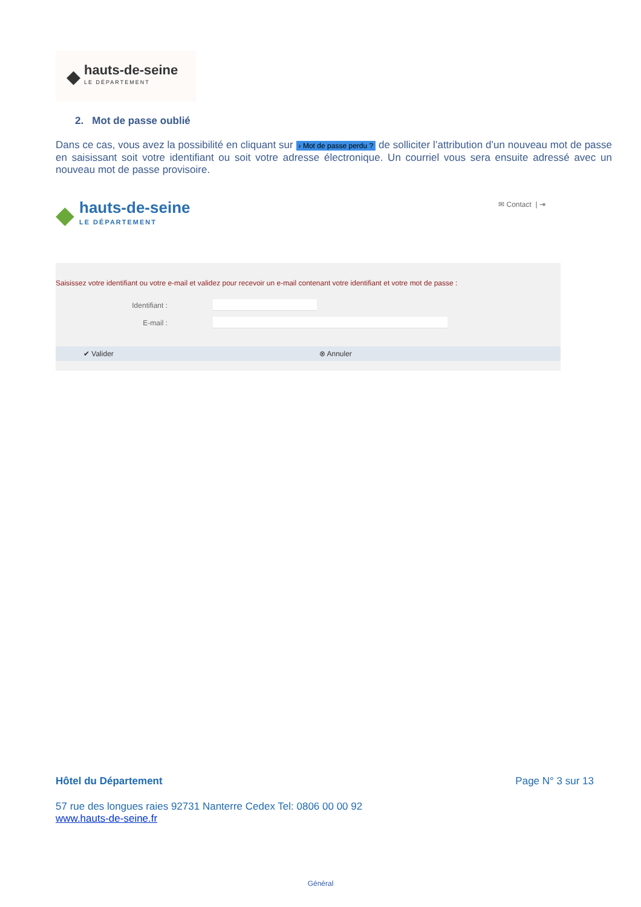◆
hauts-de-seine
LE DÉPARTEMENT
2. Mot de passe oublié
Dans ce cas, vous avez la possibilité en cliquant sur › Mot de passe perdu ? de solliciter l’attribution d’un nouveau mot de passe en saisissant soit votre identifiant ou soit votre adresse électronique. Un courriel vous sera ensuite adressé avec un nouveau mot de passe provisoire.
◆
hauts-de-seine
LE DÉPARTEMENT
✉ Contact | ⇥
Saisissez votre identifiant ou votre e-mail et validez pour recevoir un e-mail contenant votre identifiant et votre mot de passe :
Identifiant :
E-mail :
✔ Valider ⊗ Annuler
Hôtel du Département Page N° 3 sur 13
57 rue des longues raies 92731 Nanterre Cedex Tel: 0806 00 00 92
www.hauts-de-seine.fr
Général